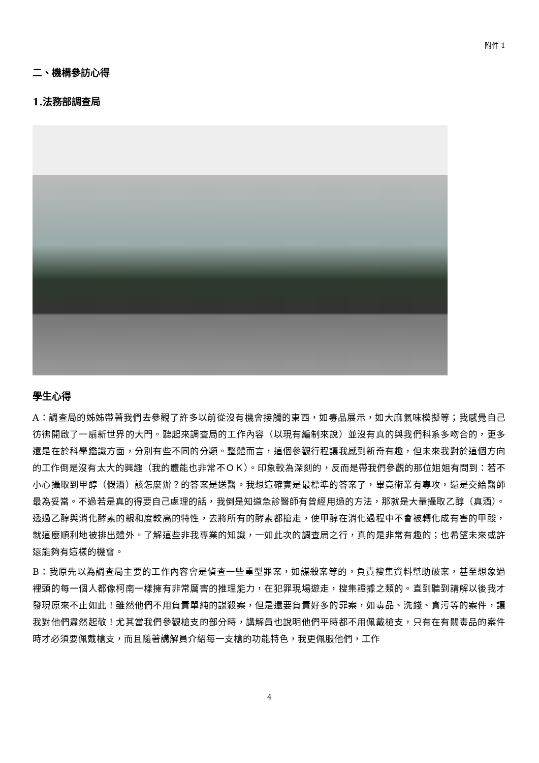附件 1
二、機構參訪心得
1.法務部調查局
學生心得
A：調查局的姊姊帶著我們去參觀了許多以前從沒有機會接觸的東西，如毒品展示，如大麻氣味模擬等；我感覺自己彷彿開啟了一扇新世界的大門。聽起來調查局的工作內容（以現有編制來說）並沒有真的與我們科系多吻合的，更多還是在於科學鑑識方面，分別有些不同的分類。整體而言，這個參觀行程讓我感到新奇有趣，但未來我對於這個方向的工作倒是沒有太大的興趣（我的體能也非常不ＯＫ）。印象較為深刻的，反而是帶我們參觀的那位姐姐有問到：若不小心攝取到甲醇（假酒）該怎麼辦？的答案是送醫。我想這確實是最標準的答案了，畢竟術業有專攻，還是交給醫師最為妥當。不過若是真的得要自己處理的話，我倒是知道急診醫師有曾經用過的方法，那就是大量攝取乙醇（真酒）。透過乙醇與消化酵素的親和度較高的特性，去將所有的酵素都搶走，使甲醇在消化過程中不會被轉化成有害的甲酸，就這麼順利地被排出體外。了解這些非我專業的知識，一如此次的調查局之行，真的是非常有趣的；也希望未來或許還能夠有這樣的機會。
B：我原先以為調查局主要的工作內容會是偵查一些重型罪案，如謀殺案等的，負責搜集資料幫助破案，甚至想象過裡頭的每一個人都像柯南一樣擁有非常厲害的推理能力，在犯罪現場遊走，搜集證據之類的。直到聽到講解以後我才發現原來不止如此！雖然他們不用負責單純的謀殺案，但是還要負責好多的罪案，如毒品、洗錢、貪污等的案件，讓我對他們肅然起敬！尤其當我們參觀槍支的部分時，講解員也說明他們平時都不用佩戴槍支，只有在有關毒品的案件時才必須要佩戴槍支，而且隨著講解員介紹每一支槍的功能特色，我更佩服他們，工作
4